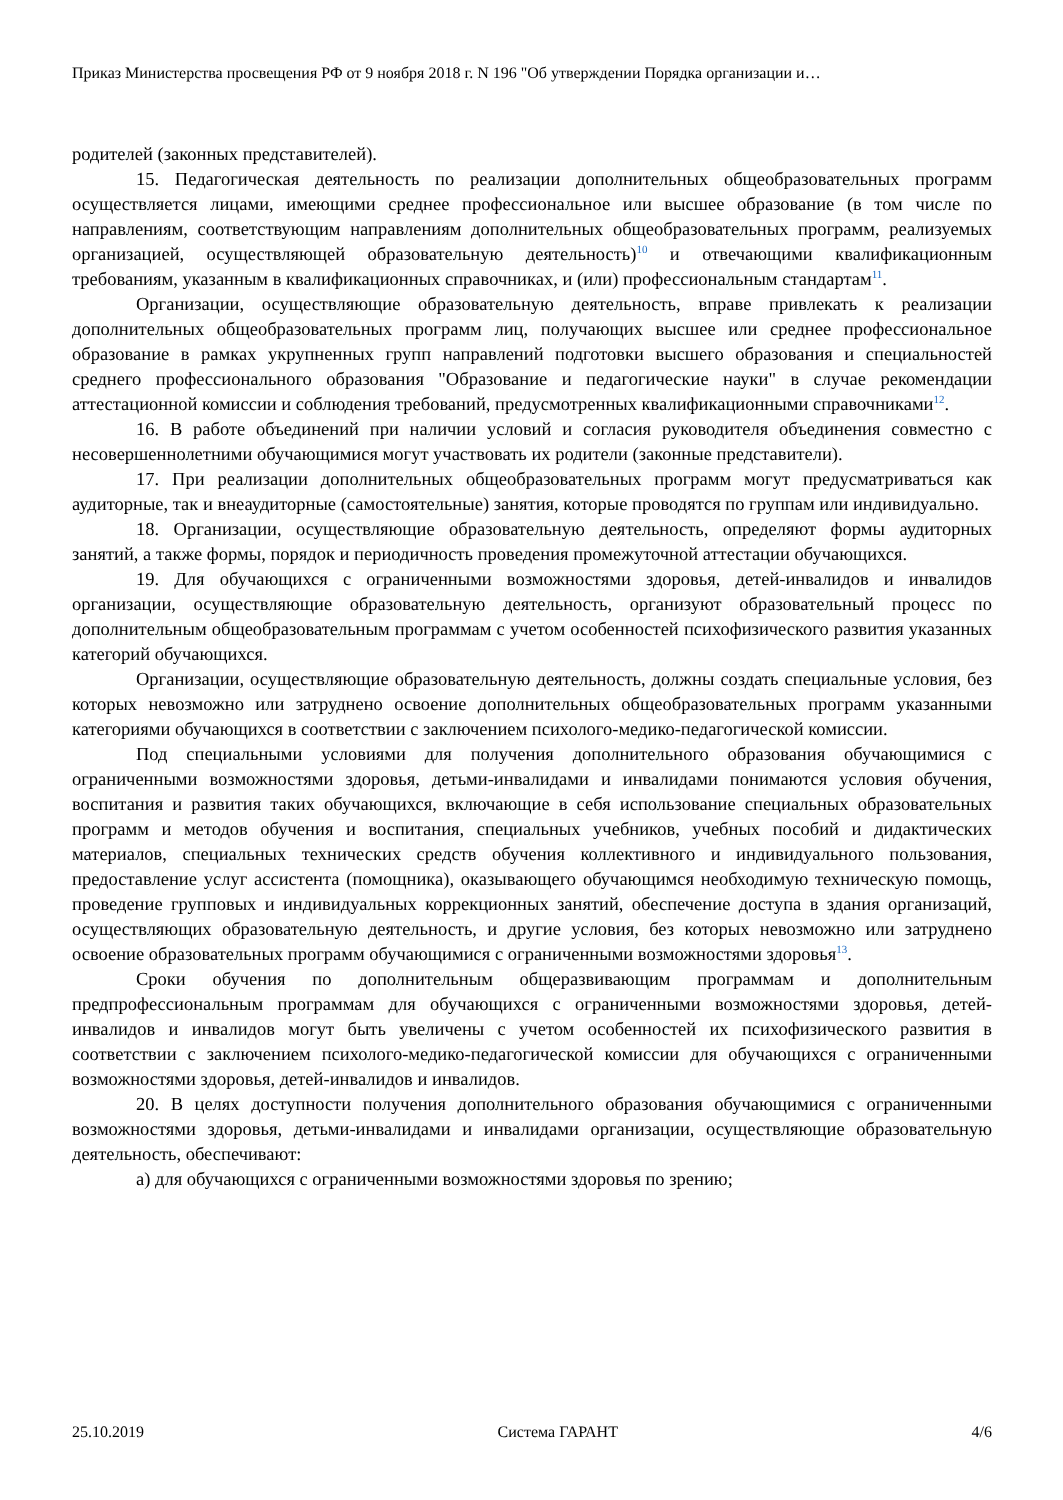Приказ Министерства просвещения РФ от 9 ноября 2018 г. N 196 "Об утверждении Порядка организации и…
родителей (законных представителей).
15. Педагогическая деятельность по реализации дополнительных общеобразовательных программ осуществляется лицами, имеющими среднее профессиональное или высшее образование (в том числе по направлениям, соответствующим направлениям дополнительных общеобразовательных программ, реализуемых организацией, осуществляющей образовательную деятельность)<sup>10</sup> и отвечающими квалификационным требованиям, указанным в квалификационных справочниках, и (или) профессиональным стандартам<sup>11</sup>.
Организации, осуществляющие образовательную деятельность, вправе привлекать к реализации дополнительных общеобразовательных программ лиц, получающих высшее или среднее профессиональное образование в рамках укрупненных групп направлений подготовки высшего образования и специальностей среднего профессионального образования "Образование и педагогические науки" в случае рекомендации аттестационной комиссии и соблюдения требований, предусмотренных квалификационными справочниками<sup>12</sup>.
16. В работе объединений при наличии условий и согласия руководителя объединения совместно с несовершеннолетними обучающимися могут участвовать их родители (законные представители).
17. При реализации дополнительных общеобразовательных программ могут предусматриваться как аудиторные, так и внеаудиторные (самостоятельные) занятия, которые проводятся по группам или индивидуально.
18. Организации, осуществляющие образовательную деятельность, определяют формы аудиторных занятий, а также формы, порядок и периодичность проведения промежуточной аттестации обучающихся.
19. Для обучающихся с ограниченными возможностями здоровья, детей-инвалидов и инвалидов организации, осуществляющие образовательную деятельность, организуют образовательный процесс по дополнительным общеобразовательным программам с учетом особенностей психофизического развития указанных категорий обучающихся.
Организации, осуществляющие образовательную деятельность, должны создать специальные условия, без которых невозможно или затруднено освоение дополнительных общеобразовательных программ указанными категориями обучающихся в соответствии с заключением психолого-медико-педагогической комиссии.
Под специальными условиями для получения дополнительного образования обучающимися с ограниченными возможностями здоровья, детьми-инвалидами и инвалидами понимаются условия обучения, воспитания и развития таких обучающихся, включающие в себя использование специальных образовательных программ и методов обучения и воспитания, специальных учебников, учебных пособий и дидактических материалов, специальных технических средств обучения коллективного и индивидуального пользования, предоставление услуг ассистента (помощника), оказывающего обучающимся необходимую техническую помощь, проведение групповых и индивидуальных коррекционных занятий, обеспечение доступа в здания организаций, осуществляющих образовательную деятельность, и другие условия, без которых невозможно или затруднено освоение образовательных программ обучающимися с ограниченными возможностями здоровья<sup>13</sup>.
Сроки обучения по дополнительным общеразвивающим программам и дополнительным предпрофессиональным программам для обучающихся с ограниченными возможностями здоровья, детей-инвалидов и инвалидов могут быть увеличены с учетом особенностей их психофизического развития в соответствии с заключением психолого-медико-педагогической комиссии для обучающихся с ограниченными возможностями здоровья, детей-инвалидов и инвалидов.
20. В целях доступности получения дополнительного образования обучающимися с ограниченными возможностями здоровья, детьми-инвалидами и инвалидами организации, осуществляющие образовательную деятельность, обеспечивают:
а) для обучающихся с ограниченными возможностями здоровья по зрению;
25.10.2019 Система ГАРАНТ 4/6